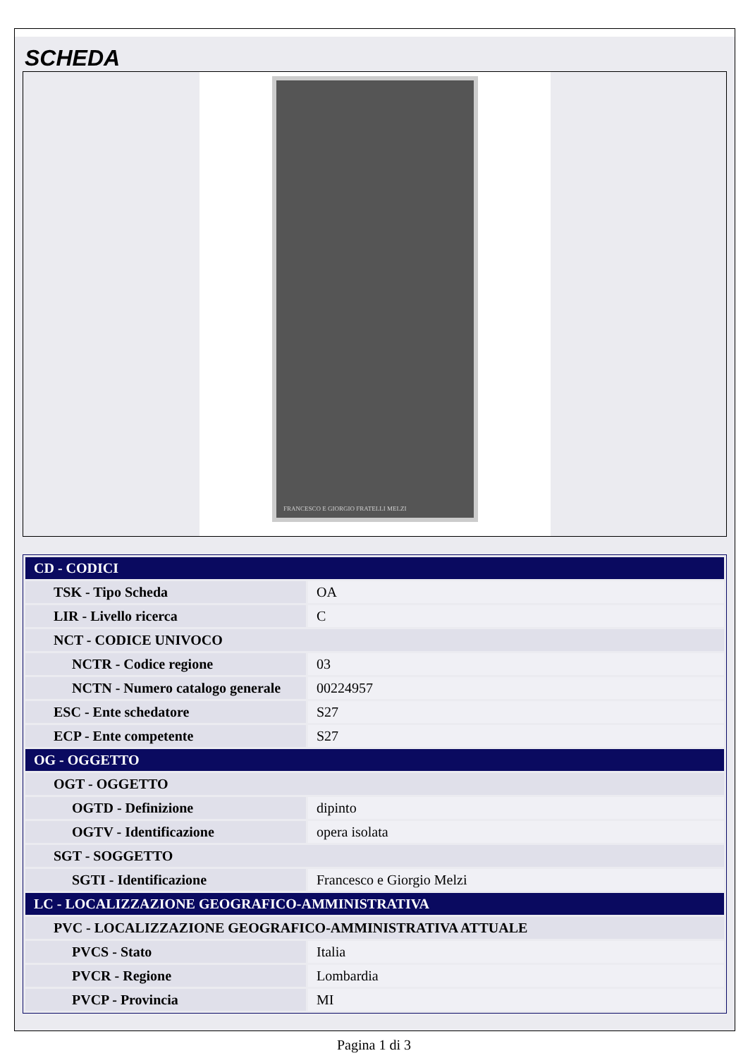SCHEDA
FRANCESCO E GIORGIO FRATELLI MELZI
| CD - CODICI | |
| TSK - Tipo Scheda | OA |
| LIR - Livello ricerca | C |
| NCT - CODICE UNIVOCO | |
| NCTR - Codice regione | 03 |
| NCTN - Numero catalogo generale | 00224957 |
| ESC - Ente schedatore | S27 |
| ECP - Ente competente | S27 |
| OG - OGGETTO | |
| OGT - OGGETTO | |
| OGTD - Definizione | dipinto |
| OGTV - Identificazione | opera isolata |
| SGT - SOGGETTO | |
| SGTI - Identificazione | Francesco e Giorgio Melzi |
| LC - LOCALIZZAZIONE GEOGRAFICO-AMMINISTRATIVA | |
| PVC - LOCALIZZAZIONE GEOGRAFICO-AMMINISTRATIVA ATTUALE | |
| PVCS - Stato | Italia |
| PVCR - Regione | Lombardia |
| PVCP - Provincia | MI |
Pagina 1 di 3